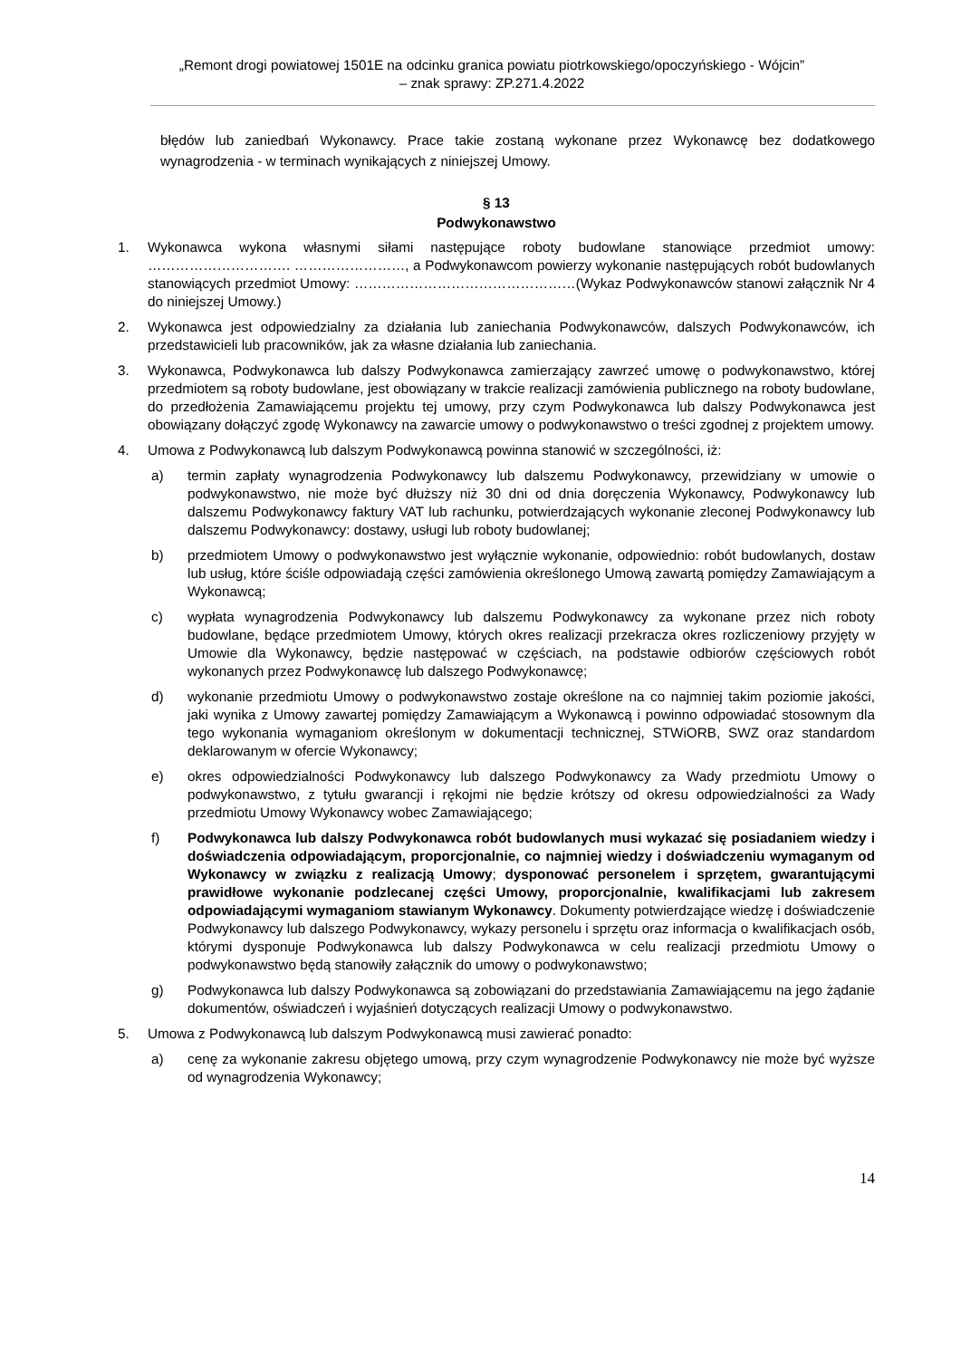„Remont drogi powiatowej 1501E na odcinku granica powiatu piotrkowskiego/opoczyńskiego - Wójcin”
– znak sprawy: ZP.271.4.2022
błędów lub zaniedbań Wykonawcy. Prace takie zostaną wykonane przez Wykonawcę bez dodatkowego wynagrodzenia - w terminach wynikających z niniejszej Umowy.
§ 13
Podwykonawstwo
1. Wykonawca wykona własnymi siłami następujące roboty budowlane stanowiące przedmiot umowy: …………………………. ……………………, a Podwykonawcom powierzy wykonanie następujących robót budowlanych stanowiących przedmiot Umowy: …………………………………………(Wykaz Podwykonawców stanowi załącznik Nr 4 do niniejszej Umowy.)
2. Wykonawca jest odpowiedzialny za działania lub zaniechania Podwykonawców, dalszych Podwykonawców, ich przedstawicieli lub pracowników, jak za własne działania lub zaniechania.
3. Wykonawca, Podwykonawca lub dalszy Podwykonawca zamierzający zawrzeć umowę o podwykonawstwo, której przedmiotem są roboty budowlane, jest obowiązany w trakcie realizacji zamówienia publicznego na roboty budowlane, do przedłożenia Zamawiającemu projektu tej umowy, przy czym Podwykonawca lub dalszy Podwykonawca jest obowiązany dołączyć zgodę Wykonawcy na zawarcie umowy o podwykonawstwo o treści zgodnej z projektem umowy.
4. Umowa z Podwykonawcą lub dalszym Podwykonawcą powinna stanowić w szczególności, iż:
a) termin zapłaty wynagrodzenia Podwykonawcy lub dalszemu Podwykonawcy, przewidziany w umowie o podwykonawstwo, nie może być dłuższy niż 30 dni od dnia doręczenia Wykonawcy, Podwykonawcy lub dalszemu Podwykonawcy faktury VAT lub rachunku, potwierdzających wykonanie zleconej Podwykonawcy lub dalszemu Podwykonawcy: dostawy, usługi lub roboty budowlanej;
b) przedmiotem Umowy o podwykonawstwo jest wyłącznie wykonanie, odpowiednio: robót budowlanych, dostaw lub usług, które ściśle odpowiadają części zamówienia określonego Umową zawartą pomiędzy Zamawiającym a Wykonawcą;
c) wypłata wynagrodzenia Podwykonawcy lub dalszemu Podwykonawcy za wykonane przez nich roboty budowlane, będące przedmiotem Umowy, których okres realizacji przekracza okres rozliczeniowy przyjęty w Umowie dla Wykonawcy, będzie następować w częściach, na podstawie odbiorów częściowych robót wykonanych przez Podwykonawcę lub dalszego Podwykonawcę;
d) wykonanie przedmiotu Umowy o podwykonawstwo zostaje określone na co najmniej takim poziomie jakości, jaki wynika z Umowy zawartej pomiędzy Zamawiającym a Wykonawcą i powinno odpowiadać stosownym dla tego wykonania wymaganiom określonym w dokumentacji technicznej, STWiORB, SWZ oraz standardom deklarowanym w ofercie Wykonawcy;
e) okres odpowiedzialności Podwykonawcy lub dalszego Podwykonawcy za Wady przedmiotu Umowy o podwykonawstwo, z tytułu gwarancji i rękojmi nie będzie krótszy od okresu odpowiedzialności za Wady przedmiotu Umowy Wykonawcy wobec Zamawiającego;
f) Podwykonawca lub dalszy Podwykonawca robót budowlanych musi wykazać się posiadaniem wiedzy i doświadczenia odpowiadającym, proporcjonalnie, co najmniej wiedzy i doświadczeniu wymaganym od Wykonawcy w związku z realizacją Umowy; dysponować personelem i sprzętem, gwarantującymi prawidłowe wykonanie podzlecanej części Umowy, proporcjonalnie, kwalifikacjami lub zakresem odpowiadającymi wymaganiom stawianym Wykonawcy. Dokumenty potwierdzające wiedzę i doświadczenie Podwykonawcy lub dalszego Podwykonawcy, wykazy personelu i sprzętu oraz informacja o kwalifikacjach osób, którymi dysponuje Podwykonawca lub dalszy Podwykonawca w celu realizacji przedmiotu Umowy o podwykonawstwo będą stanowiły załącznik do umowy o podwykonawstwo;
g) Podwykonawca lub dalszy Podwykonawca są zobowiązani do przedstawiania Zamawiającemu na jego żądanie dokumentów, oświadczeń i wyjaśnień dotyczących realizacji Umowy o podwykonawstwo.
5. Umowa z Podwykonawcą lub dalszym Podwykonawcą musi zawierać ponadto:
a) cenę za wykonanie zakresu objętego umową, przy czym wynagrodzenie Podwykonawcy nie może być wyższe od wynagrodzenia Wykonawcy;
14